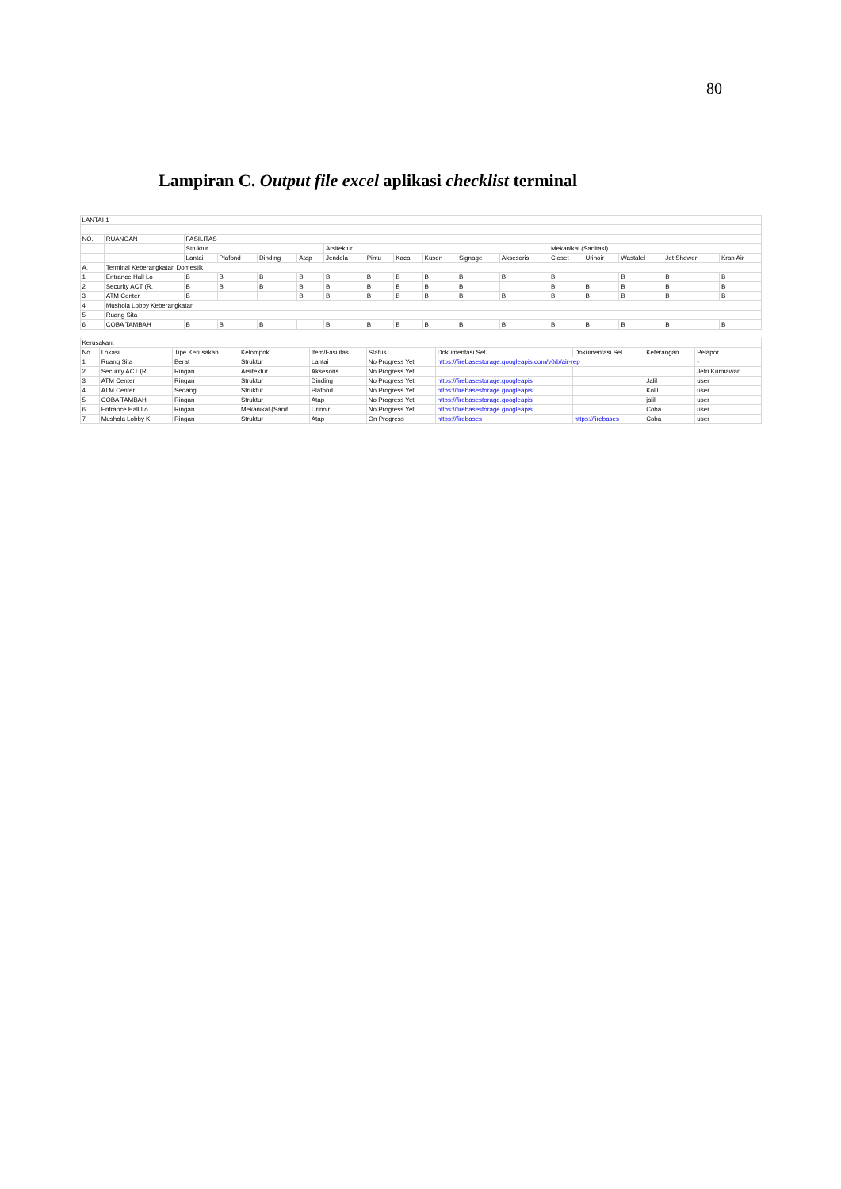80
Lampiran C. Output file excel aplikasi checklist terminal
| LANTAI 1 | | | | | | | | | | | | | | | | |
| NO. | RUANGAN | FASILITAS | | | | | | | | | | | | | | |
| | | Struktur | | | | Arsitektur | | | | | | Mekanikal (Sanitasi) | | | | |
| | | Lantai | Plafond | Dinding | Atap | Jendela | Pintu | Kaca | Kusen | Signage | Aksesoris | Closet | Urinoir | Wastafel | Jet Shower | Kran Air |
| A. | Terminal Keberangkatan Domestik | | | | | | | | | | | | | | | |
| 1 | Entrance Hall Lo | B | B | B | B | B | B | B | B | B | B | B | | B | B | B |
| 2 | Security ACT (R. | B | B | B | B | B | B | B | B | B | | B | B | B | B | B |
| 3 | ATM Center | B | | | B | B | B | B | B | B | B | B | B | B | B | B |
| 4 | Mushola Lobby Keberangkatan | | | | | | | | | | | | | | | |
| 5 | Ruang Sita | | | | | | | | | | | | | | | |
| 6 | COBA TAMBAH | B | B | B | | B | B | B | B | B | B | B | B | B | B | B |
| Kerusakan: | | | | | | | | | |
| No. | Lokasi | Tipe Kerusakan | Kelompok | Item/Fasilitas | Status | Dokumentasi Set | Dokumentasi Sel | Keterangan | Pelapor |
| 1 | Ruang Sita | Berat | Struktur | Lantai | No Progress Yet | https://firebasestorage.googleapis.com/v0/b/air-rep | | | - |
| 2 | Security ACT (R. | Ringan | Arsitektur | Aksesoris | No Progress Yet | | | | Jefri Kurniawan |
| 3 | ATM Center | Ringan | Struktur | Dinding | No Progress Yet | https://firebasestorage.googleapis | | Jalil | user |
| 4 | ATM Center | Sedang | Struktur | Plafond | No Progress Yet | https://firebasestorage.googleapis | | Kolil | user |
| 5 | COBA TAMBAH | Ringan | Struktur | Atap | No Progress Yet | https://firebasestorage.googleapis | | jalil | user |
| 6 | Entrance Hall Lo | Ringan | Mekanikal (Sanit | Urinoir | No Progress Yet | https://firebasestorage.googleapis | | Coba | user |
| 7 | Mushola Lobby K | Ringan | Struktur | Atap | On Progress | https://firebases | https://firebases | Coba | user |